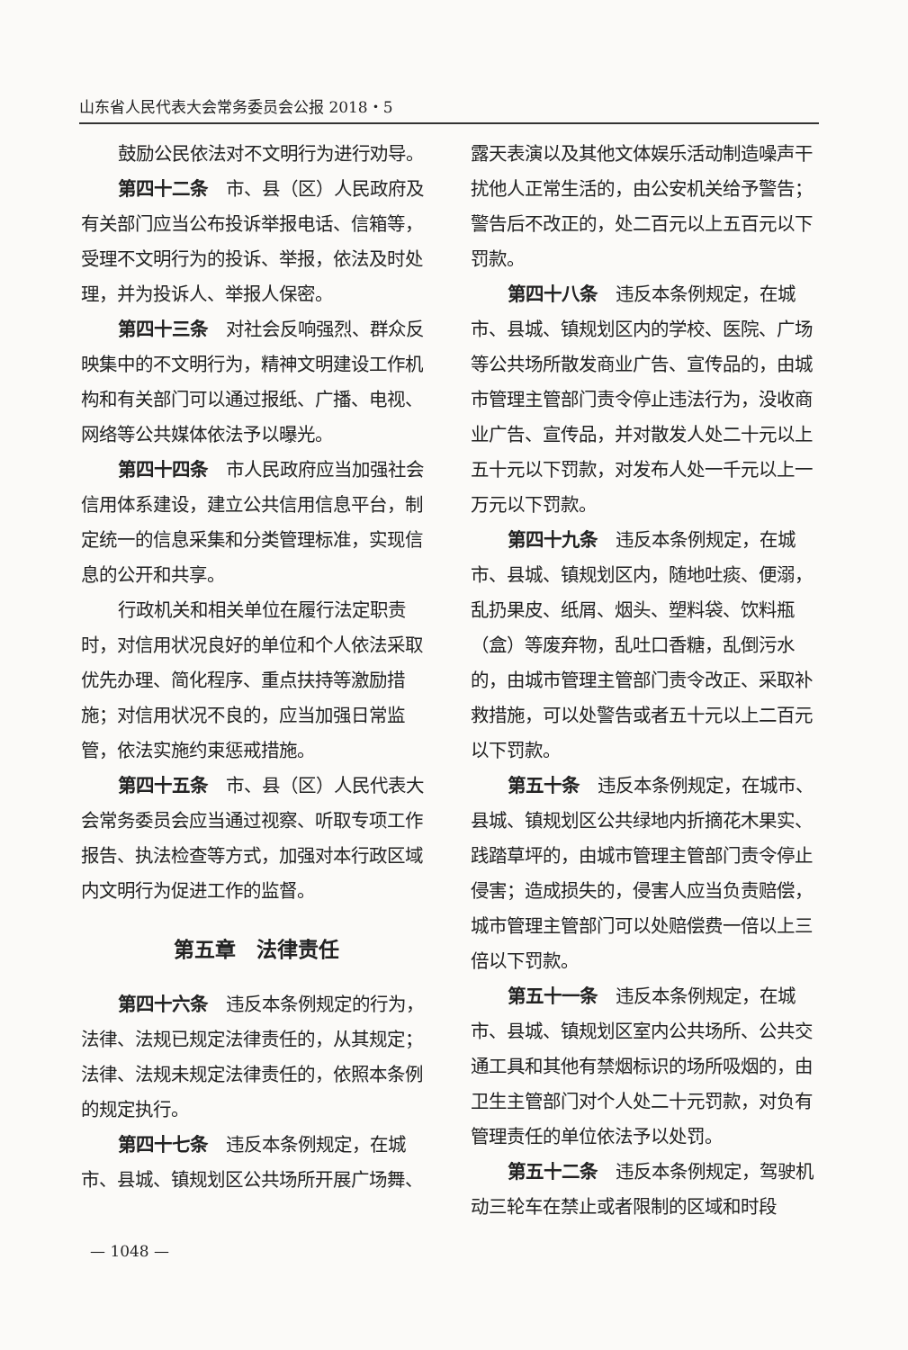山东省人民代表大会常务委员会公报 2018・5
鼓励公民依法对不文明行为进行劝导。
第四十二条　市、县（区）人民政府及有关部门应当公布投诉举报电话、信箱等，受理不文明行为的投诉、举报，依法及时处理，并为投诉人、举报人保密。
第四十三条　对社会反响强烈、群众反映集中的不文明行为，精神文明建设工作机构和有关部门可以通过报纸、广播、电视、网络等公共媒体依法予以曝光。
第四十四条　市人民政府应当加强社会信用体系建设，建立公共信用信息平台，制定统一的信息采集和分类管理标准，实现信息的公开和共享。
行政机关和相关单位在履行法定职责时，对信用状况良好的单位和个人依法采取优先办理、简化程序、重点扶持等激励措施；对信用状况不良的，应当加强日常监管，依法实施约束惩戒措施。
第四十五条　市、县（区）人民代表大会常务委员会应当通过视察、听取专项工作报告、执法检查等方式，加强对本行政区域内文明行为促进工作的监督。
第五章　法律责任
第四十六条　违反本条例规定的行为，法律、法规已规定法律责任的，从其规定；法律、法规未规定法律责任的，依照本条例的规定执行。
第四十七条　违反本条例规定，在城市、县城、镇规划区公共场所开展广场舞、
露天表演以及其他文体娱乐活动制造噪声干扰他人正常生活的，由公安机关给予警告；警告后不改正的，处二百元以上五百元以下罚款。
第四十八条　违反本条例规定，在城市、县城、镇规划区内的学校、医院、广场等公共场所散发商业广告、宣传品的，由城市管理主管部门责令停止违法行为，没收商业广告、宣传品，并对散发人处二十元以上五十元以下罚款，对发布人处一千元以上一万元以下罚款。
第四十九条　违反本条例规定，在城市、县城、镇规划区内，随地吐痰、便溺，乱扔果皮、纸屑、烟头、塑料袋、饮料瓶（盒）等废弃物，乱吐口香糖，乱倒污水的，由城市管理主管部门责令改正、采取补救措施，可以处警告或者五十元以上二百元以下罚款。
第五十条　违反本条例规定，在城市、县城、镇规划区公共绿地内折摘花木果实、践踏草坪的，由城市管理主管部门责令停止侵害；造成损失的，侵害人应当负责赔偿，城市管理主管部门可以处赔偿费一倍以上三倍以下罚款。
第五十一条　违反本条例规定，在城市、县城、镇规划区室内公共场所、公共交通工具和其他有禁烟标识的场所吸烟的，由卫生主管部门对个人处二十元罚款，对负有管理责任的单位依法予以处罚。
第五十二条　违反本条例规定，驾驶机动三轮车在禁止或者限制的区域和时段
— 1048 —